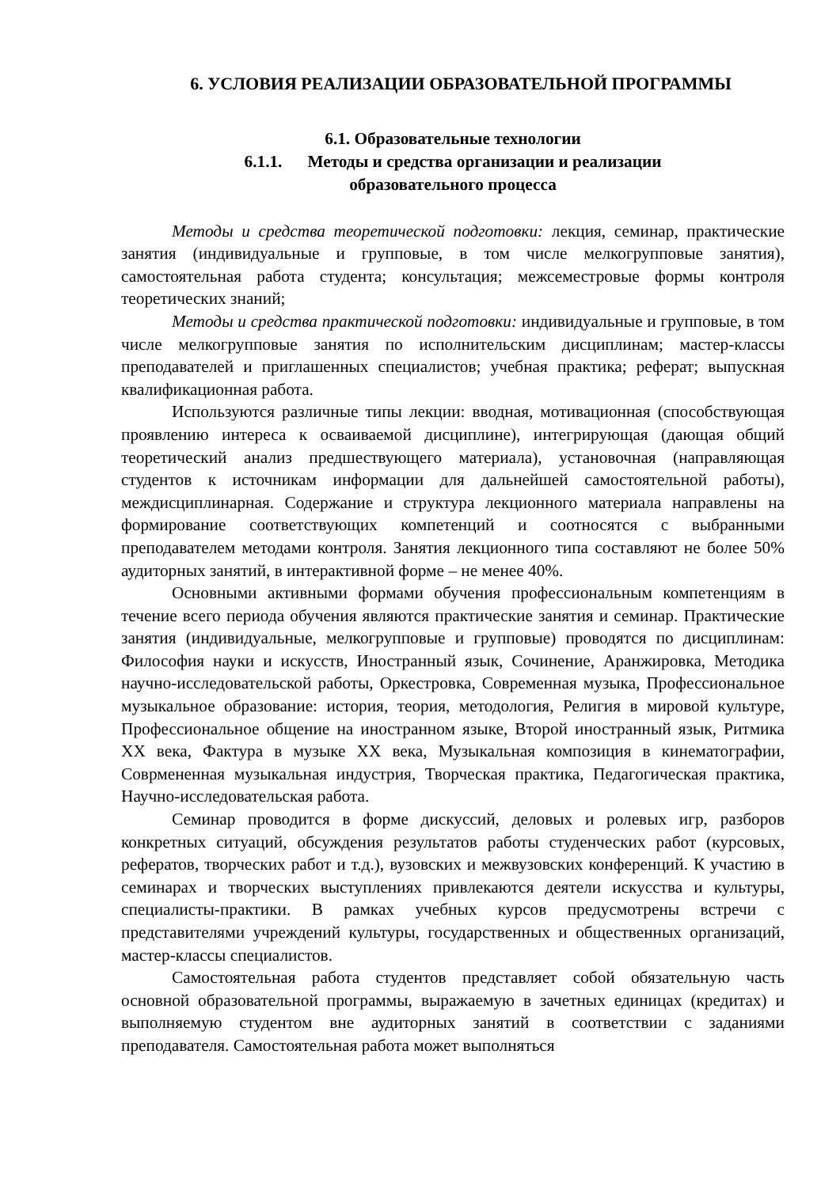6. УСЛОВИЯ РЕАЛИЗАЦИИ ОБРАЗОВАТЕЛЬНОЙ ПРОГРАММЫ
6.1. Образовательные технологии
6.1.1. Методы и средства организации и реализации
образовательного процесса
Методы и средства теоретической подготовки: лекция, семинар, практические занятия (индивидуальные и групповые, в том числе мелкогрупповые занятия), самостоятельная работа студента; консультация; межсеместровые формы контроля теоретических знаний;
Методы и средства практической подготовки: индивидуальные и групповые, в том числе мелкогрупповые занятия по исполнительским дисциплинам; мастер-классы преподавателей и приглашенных специалистов; учебная практика; реферат; выпускная квалификационная работа.
Используются различные типы лекции: вводная, мотивационная (способствующая проявлению интереса к осваиваемой дисциплине), интегрирующая (дающая общий теоретический анализ предшествующего материала), установочная (направляющая студентов к источникам информации для дальнейшей самостоятельной работы), междисциплинарная. Содержание и структура лекционного материала направлены на формирование соответствующих компетенций и соотносятся с выбранными преподавателем методами контроля. Занятия лекционного типа составляют не более 50% аудиторных занятий, в интерактивной форме – не менее 40%.
Основными активными формами обучения профессиональным компетенциям в течение всего периода обучения являются практические занятия и семинар. Практические занятия (индивидуальные, мелкогрупповые и групповые) проводятся по дисциплинам: Философия науки и искусств, Иностранный язык, Сочинение, Аранжировка, Методика научно-исследовательской работы, Оркестровка, Современная музыка, Профессиональное музыкальное образование: история, теория, методология, Религия в мировой культуре, Профессиональное общение на иностранном языке, Второй иностранный язык, Ритмика XX века, Фактура в музыке XX века, Музыкальная композиция в кинематографии, Сoврмененная музыкальная индустрия, Творческая практика, Педагогическая практика, Научно-исследовательская работа.
Семинар проводится в форме дискуссий, деловых и ролевых игр, разборов конкретных ситуаций, обсуждения результатов работы студенческих работ (курсовых, рефератов, творческих работ и т.д.), вузовских и межвузовских конференций. К участию в семинарах и творческих выступлениях привлекаются деятели искусства и культуры, специалисты-практики. В рамках учебных курсов предусмотрены встречи с представителями учреждений культуры, государственных и общественных организаций, мастер-классы специалистов.
Самостоятельная работа студентов представляет собой обязательную часть основной образовательной программы, выражаемую в зачетных единицах (кредитах) и выполняемую студентом вне аудиторных занятий в соответствии с заданиями преподавателя. Самостоятельная работа может выполняться